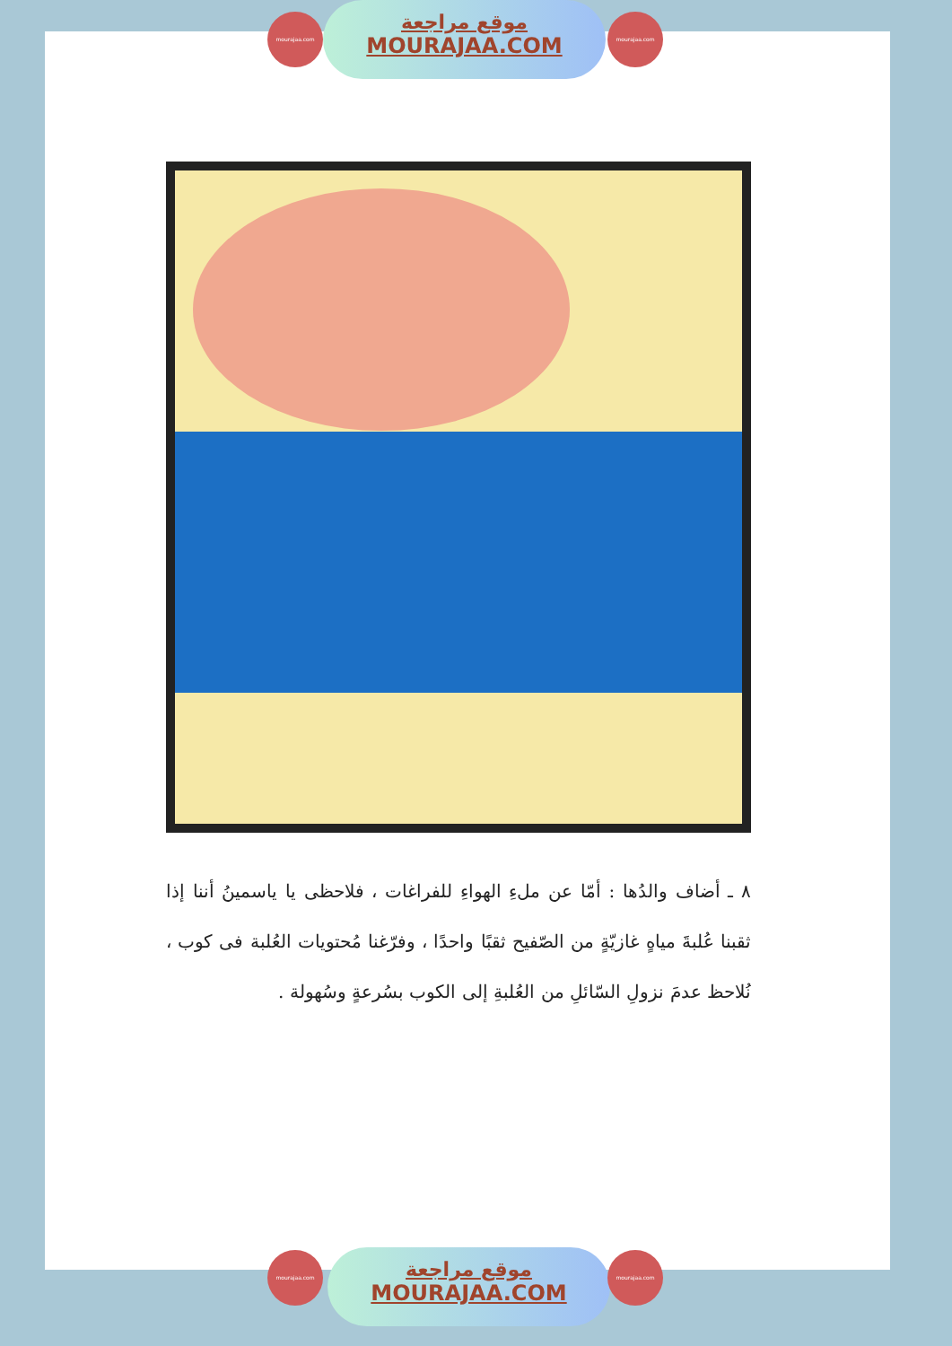موقع مراجعة
MOURAJAA.COM
mourajaa.com mourajaa.com
٨ ـ أضاف والدُها : أمّا عن ملءِ الهواءِ للفراغات ، فلاحظى يا ياسمينُ أننا إذا ثقبنا عُلبةَ مياهٍ غازيّةٍ من الصّفيح ثقبًا واحدًا ، وفرّغنا مُحتويات العُلبة فى كوب ، نُلاحظ عدمَ نزولِ السّائلِ من العُلبةِ إلى الكوب بسُرعةٍ وسُهولة .
موقع مراجعة
MOURAJAA.COM
mourajaa.com mourajaa.com